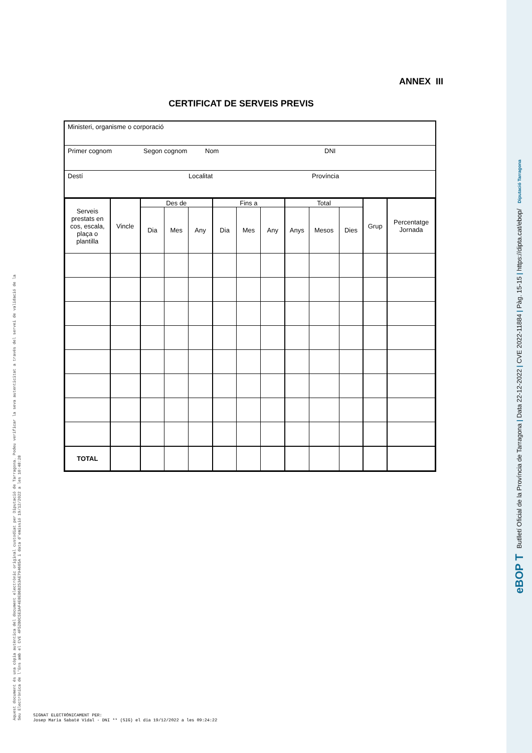ANNEX III
CERTIFICAT DE SERVEIS PREVIS
Ministeri, organisme o corporació
Primer cognom Segon cognom Nom DNI
Destí Localitat Província
| Serveis prestats en cos, escala, plaça o plantilla | Vincle | Des de | | | Fins a | | | Total | | | Grup | Percentatge Jornada |
| --- | --- | --- | --- | --- | --- | --- | --- | --- | --- | --- | --- | --- |
| | | Dia | Mes | Any | Dia | Mes | Any | Anys | Mesos | Dies | | |
| TOTAL | | | | | | | | | | | | |
Aquest document és una còpia autèntica del document electrònic original custodiat per Diputació de Tarragona. Podeu verificar la seva autenticitat a través del servei de validació de la Seu Electrònica de l'Ens amb el CVE 4F52B0C5E3AF4E0EB6B253AE794605A i data d'emissió 19/12/2022 a les 10:48:28
SIGNAT ELECTRÒNICAMENT PER:
Josep Maria Sabaté Vidal - DNI ** (SIG) el dia 19/12/2022 a les 09:24:22
eBOP T Butlletí Oficial de la Província de Tarragona | Data 22-12-2022 | CVE 2022-11884 | Pàg. 15-15 | https://dipta.cat/ebop/ Diputació Tarragona